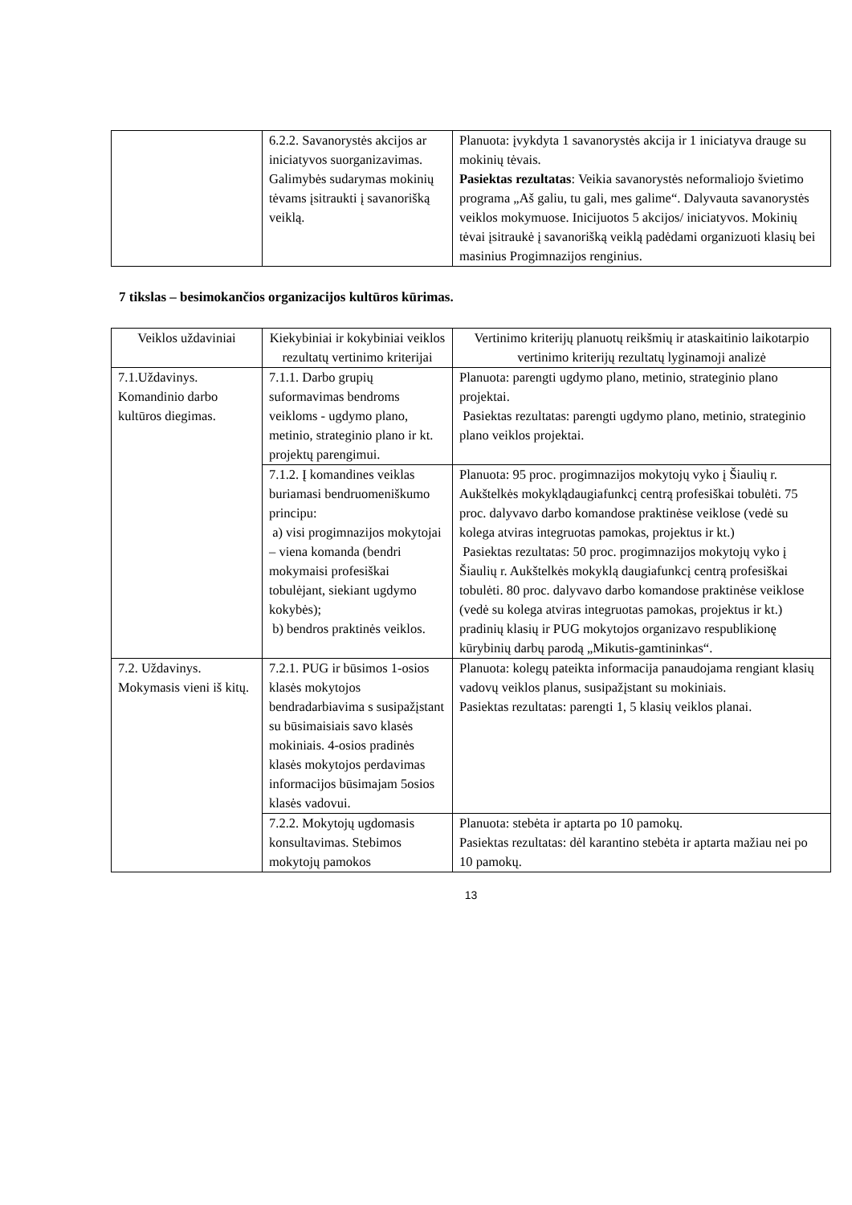| | 6.2.2. Savanorystės akcijos ar iniciatyvos suorganizavimas. Galimybės sudarymas mokinių tėvams įsitraukti į savanorišką veiklą. | Planuota: įvykdyta 1 savanorystės akcija ir 1 iniciatyva drauge su mokinių tėvais. Pasiektas rezultatas : Veikia savanorystės neformaliojo švietimo programa „Aš galiu, tu gali, mes galime“. Dalyvauta savanorystės veiklos mokymuose. Inicijuotos 5 akcijos/ iniciatyvos. Mokinių tėvai įsitraukė į savanorišką veiklą padėdami organizuoti klasių bei masinius Progimnazijos renginius. |
7 tikslas – besimokančios organizacijos kultūros kūrimas.
| Veiklos uždaviniai | Kiekybiniai ir kokybiniai veiklos rezultatų vertinimo kriterijai | Vertinimo kriterijų planuotų reikšmių ir ataskaitinio laikotarpio vertinimo kriterijų rezultatų lyginamoji analizė |
| 7.1.Uždavinys. Komandinio darbo kultūros diegimas. | 7.1.1. Darbo grupių suformavimas bendroms veikloms - ugdymo plano, metinio, strateginio plano ir kt. projektų parengimui. | Planuota: parengti ugdymo plano, metinio, strateginio plano projektai. Pasiektas rezultatas: parengti ugdymo plano, metinio, strateginio plano veiklos projektai. |
| | 7.1.2. Į komandines veiklas buriamasi bendruomeniškumo principu: a) visi progimnazijos mokytojai – viena komanda (bendri mokymaisi profesiškai tobulėjant, siekiant ugdymo kokybės); b) bendros praktinės veiklos. | Planuota: 95 proc. progimnazijos mokytojų vyko į Šiaulių r. Aukštelkės mokyklądaugiafunkcį centrą profesiškai tobulėti. 75 proc. dalyvavo darbo komandose praktinėse veiklose (vedė su kolega atviras integruotas pamokas, projektus ir kt.) Pasiektas rezultatas: 50 proc. progimnazijos mokytojų vyko į Šiaulių r. Aukštelkės mokyklą daugiafunkcį centrą profesiškai tobulėti. 80 proc. dalyvavo darbo komandose praktinėse veiklose (vedė su kolega atviras integruotas pamokas, projektus ir kt.) pradinių klasių ir PUG mokytojos organizavo respublikionę kūrybinių darbų parodą „Mikutis-gamtininkas“. |
| 7.2. Uždavinys. Mokymasis vieni iš kitų. | 7.2.1. PUG ir būsimos 1-osios klasės mokytojos bendradarbiavima s susipažįstant su būsimaisiais savo klasės mokiniais. 4-osios pradinės klasės mokytojos perdavimas informacijos būsimajam 5osios klasės vadovui. | Planuota: kolegų pateikta informacija panaudojama rengiant klasių vadovų veiklos planus, susipažįstant su mokiniais. Pasiektas rezultatas: parengti 1, 5 klasių veiklos planai. |
| | 7.2.2. Mokytojų ugdomasis konsultavimas. Stebimos mokytojų pamokos | Planuota: stebėta ir aptarta po 10 pamokų. Pasiektas rezultatas: dėl karantino stebėta ir aptarta mažiau nei po 10 pamokų. |
13